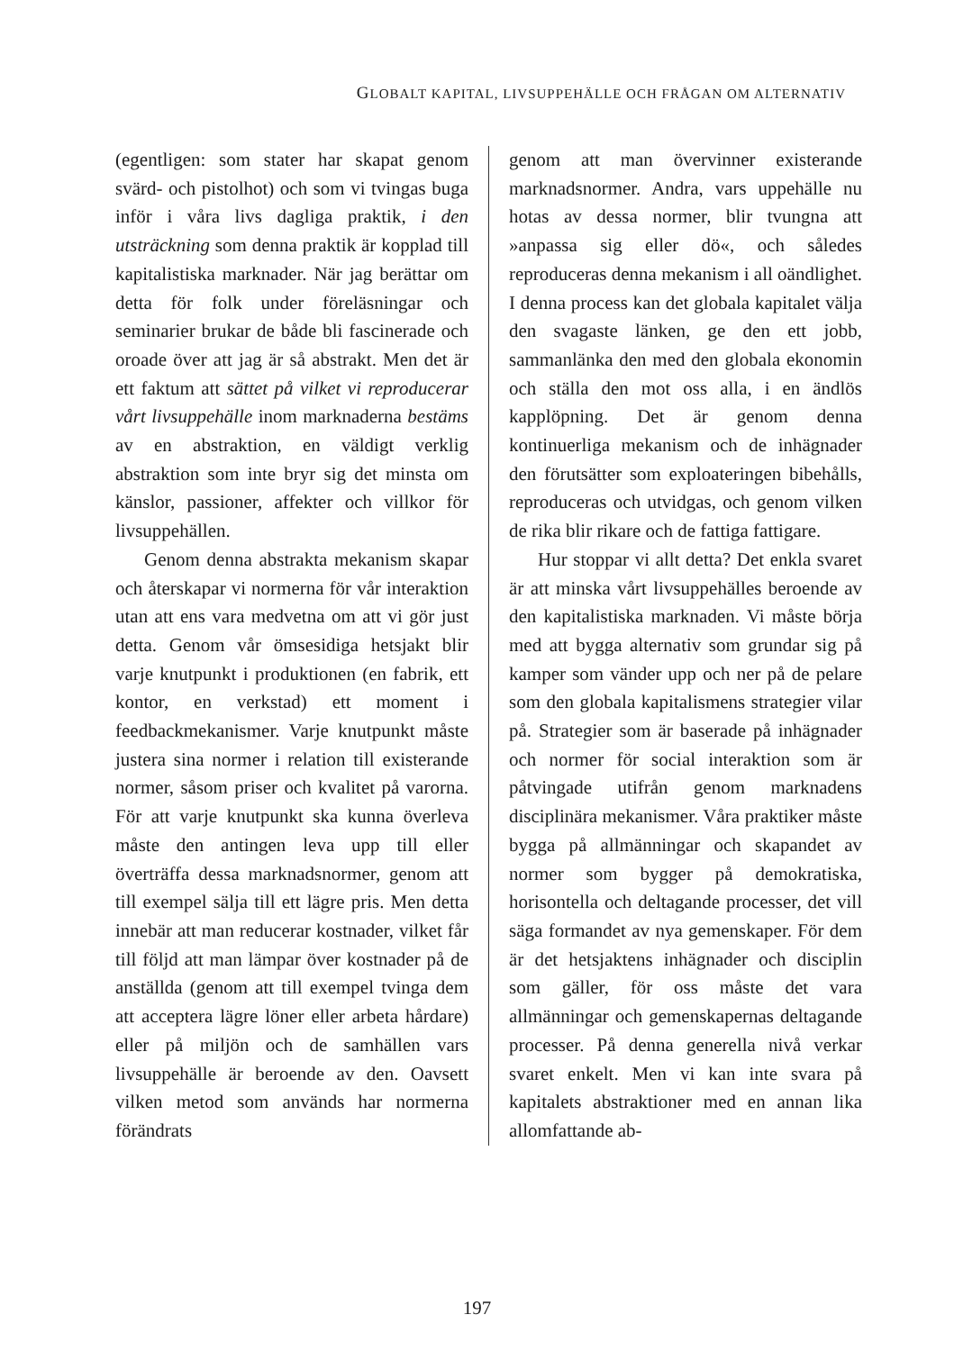GLOBALT KAPITAL, LIVSUPPEHÄLLE OCH FRÅGAN OM ALTERNATIV
(egentligen: som stater har skapat genom svärd- och pistolhot) och som vi tvingas buga inför i våra livs dagliga praktik, i den utsträckning som denna praktik är kopplad till kapitalistiska marknader. När jag berättar om detta för folk under föreläsningar och seminarier brukar de både bli fascinerade och oroade över att jag är så abstrakt. Men det är ett faktum att sättet på vilket vi reproducerar vårt livsuppehälle inom marknaderna bestäms av en abstraktion, en väldigt verklig abstraktion som inte bryr sig det minsta om känslor, passioner, affekter och villkor för livsuppehällen.
Genom denna abstrakta mekanism skapar och återskapar vi normerna för vår interaktion utan att ens vara medvetna om att vi gör just detta. Genom vår ömsesidiga hetsjakt blir varje knutpunkt i produktionen (en fabrik, ett kontor, en verkstad) ett moment i feedbackmekanismer. Varje knutpunkt måste justera sina normer i relation till existerande normer, såsom priser och kvalitet på varorna. För att varje knutpunkt ska kunna överleva måste den antingen leva upp till eller överträffa dessa marknadsnormer, genom att till exempel sälja till ett lägre pris. Men detta innebär att man reducerar kostnader, vilket får till följd att man lämpar över kostnader på de anställda (genom att till exempel tvinga dem att acceptera lägre löner eller arbeta hårdare) eller på miljön och de samhällen vars livsuppehälle är beroende av den. Oavsett vilken metod som används har normerna förändrats
genom att man övervinner existerande marknadsnormer. Andra, vars uppehälle nu hotas av dessa normer, blir tvungna att »anpassa sig eller dö«, och således reproduceras denna mekanism i all oändlighet. I denna process kan det globala kapitalet välja den svagaste länken, ge den ett jobb, sammanlänka den med den globala ekonomin och ställa den mot oss alla, i en ändlös kapplöpning. Det är genom denna kontinuerliga mekanism och de inhägnader den förutsätter som exploateringen bibehålls, reproduceras och utvidgas, och genom vilken de rika blir rikare och de fattiga fattigare.
Hur stoppar vi allt detta? Det enkla svaret är att minska vårt livsuppehälles beroende av den kapitalistiska marknaden. Vi måste börja med att bygga alternativ som grundar sig på kamper som vänder upp och ner på de pelare som den globala kapitalismens strategier vilar på. Strategier som är baserade på inhägnader och normer för social interaktion som är påtvingade utifrån genom marknadens disciplinära mekanismer. Våra praktiker måste bygga på allmänningar och skapandet av normer som bygger på demokratiska, horisontella och deltagande processer, det vill säga formandet av nya gemenskaper. För dem är det hetsjaktens inhägnader och disciplin som gäller, för oss måste det vara allmänningar och gemenskapernas deltagande processer. På denna generella nivå verkar svaret enkelt. Men vi kan inte svara på kapitalets abstraktioner med en annan lika allomfattande ab-
197